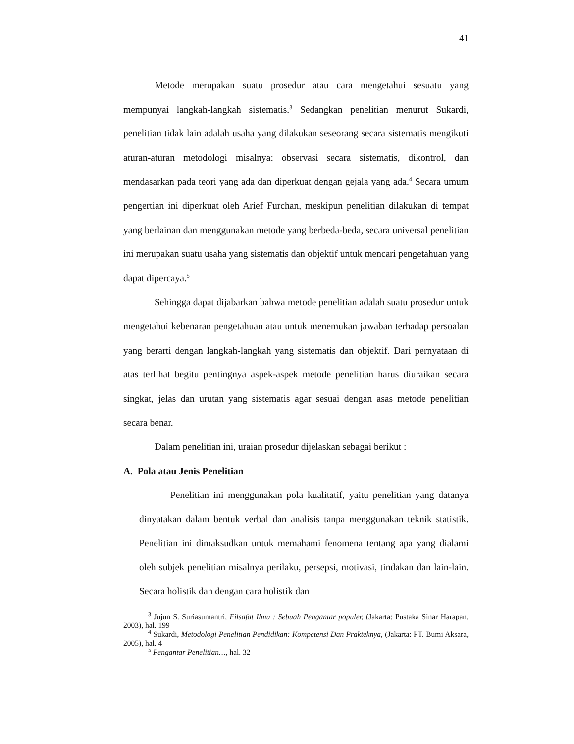41
Metode merupakan suatu prosedur atau cara mengetahui sesuatu yang mempunyai langkah-langkah sistematis.<sup>3</sup> Sedangkan penelitian menurut Sukardi, penelitian tidak lain adalah usaha yang dilakukan seseorang secara sistematis mengikuti aturan-aturan metodologi misalnya: observasi secara sistematis, dikontrol, dan mendasarkan pada teori yang ada dan diperkuat dengan gejala yang ada.<sup>4</sup> Secara umum pengertian ini diperkuat oleh Arief Furchan, meskipun penelitian dilakukan di tempat yang berlainan dan menggunakan metode yang berbeda-beda, secara universal penelitian ini merupakan suatu usaha yang sistematis dan objektif untuk mencari pengetahuan yang dapat dipercaya.<sup>5</sup>
Sehingga dapat dijabarkan bahwa metode penelitian adalah suatu prosedur untuk mengetahui kebenaran pengetahuan atau untuk menemukan jawaban terhadap persoalan yang berarti dengan langkah-langkah yang sistematis dan objektif. Dari pernyataan di atas terlihat begitu pentingnya aspek-aspek metode penelitian harus diuraikan secara singkat, jelas dan urutan yang sistematis agar sesuai dengan asas metode penelitian secara benar.
Dalam penelitian ini, uraian prosedur dijelaskan sebagai berikut :
A. Pola atau Jenis Penelitian
Penelitian ini menggunakan pola kualitatif, yaitu penelitian yang datanya dinyatakan dalam bentuk verbal dan analisis tanpa menggunakan teknik statistik. Penelitian ini dimaksudkan untuk memahami fenomena tentang apa yang dialami oleh subjek penelitian misalnya perilaku, persepsi, motivasi, tindakan dan lain-lain. Secara holistik dan dengan cara holistik dan
<sup>3</sup> Jujun S. Suriasumantri, Filsafat Ilmu : Sebuah Pengantar populer, (Jakarta: Pustaka Sinar Harapan, 2003), hal. 199
<sup>4</sup> Sukardi, Metodologi Penelitian Pendidikan: Kompetensi Dan Prakteknya, (Jakarta: PT. Bumi Aksara, 2005), hal. 4
<sup>5</sup> Pengantar Penelitian…, hal. 32